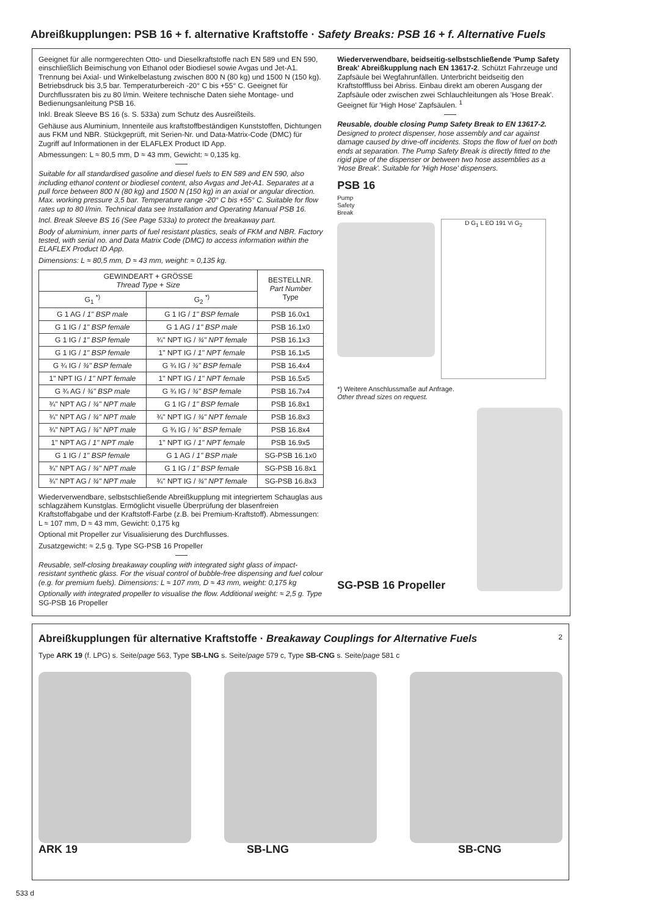Abreißkupplungen: PSB 16 + f. alternative Kraftstoffe · Safety Breaks: PSB 16 + f. Alternative Fuels
Geeignet für alle normgerechten Otto- und Dieselkraftstoffe nach EN 589 und EN 590, einschließlich Beimischung von Ethanol oder Biodiesel sowie Avgas und Jet-A1. Trennung bei Axial- und Winkelbelastung zwischen 800 N (80 kg) und 1500 N (150 kg). Betriebsdruck bis 3,5 bar. Temperaturbereich -20° C bis +55° C. Geeignet für Durchflussraten bis zu 80 l/min. Weitere technische Daten siehe Montage- und Bedienungsanleitung PSB 16.
Inkl. Break Sleeve BS 16 (s. S. 533a) zum Schutz des Ausreißteils.
Gehäuse aus Aluminium, Innenteile aus kraftstoffbeständigen Kunststoffen, Dichtungen aus FKM und NBR. Stückgeprüft, mit Serien-Nr. und Data-Matrix-Code (DMC) für Zugriff auf Informationen in der ELAFLEX Product ID App.
Abmessungen: L ≈ 80,5 mm, D ≈ 43 mm, Gewicht: ≈ 0,135 kg.
Suitable for all standardised gasoline and diesel fuels to EN 589 and EN 590, also including ethanol content or biodiesel content, also Avgas and Jet-A1. Separates at a pull force between 800 N (80 kg) and 1500 N (150 kg) in an axial or angular direction. Max. working pressure 3,5 bar. Temperature range -20° C bis +55° C. Suitable for flow rates up to 80 l/min. Technical data see Installation and Operating Manual PSB 16.
Incl. Break Sleeve BS 16 (See Page 533a) to protect the breakaway part.
Body of aluminium, inner parts of fuel resistant plastics, seals of FKM and NBR. Factory tested, with serial no. and Data Matrix Code (DMC) to access information within the ELAFLEX Product ID App.
Dimensions: L ≈ 80,5 mm, D ≈ 43 mm, weight: ≈ 0,135 kg.
| GEWINDEART + GRÖSSE Thread Type + Size | | BESTELLNR. Part Number Type |
| --- | --- | --- |
| G<sub>1</sub> <sup>*)</sup> | G<sub>2</sub> <sup>*)</sup> | |
| G 1 AG / 1" BSP male | G 1 IG / 1" BSP female | PSB 16.0x1 |
| G 1 IG / 1" BSP female | G 1 AG / 1" BSP male | PSB 16.1x0 |
| G 1 IG / 1" BSP female | ¾" NPT IG / ¾" NPT female | PSB 16.1x3 |
| G 1 IG / 1" BSP female | 1" NPT IG / 1" NPT female | PSB 16.1x5 |
| G ¾ IG / ¾" BSP female | G ¾ IG / ¾" BSP female | PSB 16.4x4 |
| 1" NPT IG / 1" NPT female | 1" NPT IG / 1" NPT female | PSB 16.5x5 |
| G ¾ AG / ¾" BSP male | G ¾ IG / ¾" BSP female | PSB 16.7x4 |
| ¾" NPT AG / ¾" NPT male | G 1 IG / 1" BSP female | PSB 16.8x1 |
| ¾" NPT AG / ¾" NPT male | ¾" NPT IG / ¾" NPT female | PSB 16.8x3 |
| ¾" NPT AG / ¾" NPT male | G ¾ IG / ¾" BSP female | PSB 16.8x4 |
| 1" NPT AG / 1" NPT male | 1" NPT IG / 1" NPT female | PSB 16.9x5 |
| G 1 IG / 1" BSP female | G 1 AG / 1" BSP male | SG-PSB 16.1x0 |
| ¾" NPT AG / ¾" NPT male | G 1 IG / 1" BSP female | SG-PSB 16.8x1 |
| ¾" NPT AG / ¾" NPT male | ¾" NPT IG / ¾" NPT female | SG-PSB 16.8x3 |
Wiederverwendbare, selbstschließende Abreißkupplung mit integriertem Schauglas aus schlagzähem Kunstglas. Ermöglicht visuelle Überprüfung der blasenfreien Kraftstoffabgabe und der Kraftstoff-Farbe (z.B. bei Premium-Kraftstoff). Abmessungen: L ≈ 107 mm, D ≈ 43 mm, Gewicht: 0,175 kg
Optional mit Propeller zur Visualisierung des Durchflusses.
Zusatzgewicht: ≈ 2,5 g. Type SG-PSB 16 Propeller
Reusable, self-closing breakaway coupling with integrated sight glass of impact-resistant synthetic glass. For the visual control of bubble-free dispensing and fuel colour (e.g. for premium fuels). Dimensions: L ≈ 107 mm, D ≈ 43 mm, weight: 0,175 kg
Optionally with integrated propeller to visualise the flow. Additional weight: ≈ 2,5 g. Type SG-PSB 16 Propeller
Wiederverwendbare, beidseitig-selbstschließende 'Pump Safety Break' Abreißkupplung nach EN 13617-2. Schützt Fahrzeuge und Zapfsäule bei Wegfahrunfällen. Unterbricht beidseitig den Kraftstofffluss bei Abriss. Einbau direkt am oberen Ausgang der Zapfsäule oder zwischen zwei Schlauchleitungen als 'Hose Break'. Geeignet für 'High Hose' Zapfsäulen. <sup>1</sup>
Reusable, double closing Pump Safety Break to EN 13617-2. Designed to protect dispenser, hose assembly and car against damage caused by drive-off incidents. Stops the flow of fuel on both ends at separation. The Pump Safety Break is directly fitted to the rigid pipe of the dispenser or between two hose assemblies as a 'Hose Break'. Suitable for 'High Hose' dispensers.
PSB 16
Pump
Safety
Break
D G<sub>1</sub> L EO 191 Vi G<sub>2</sub>
*) Weitere Anschlussmaße auf Anfrage.
Other thread sizes on request.
SG-PSB 16 Propeller
Abreißkupplungen für alternative Kraftstoffe · Breakaway Couplings for Alternative Fuels 2
Type ARK 19 (f. LPG) s. Seite/page 563, Type SB-LNG s. Seite/page 579 c, Type SB-CNG s. Seite/page 581 c
ARK 19 SB-LNG SB-CNG
533 d